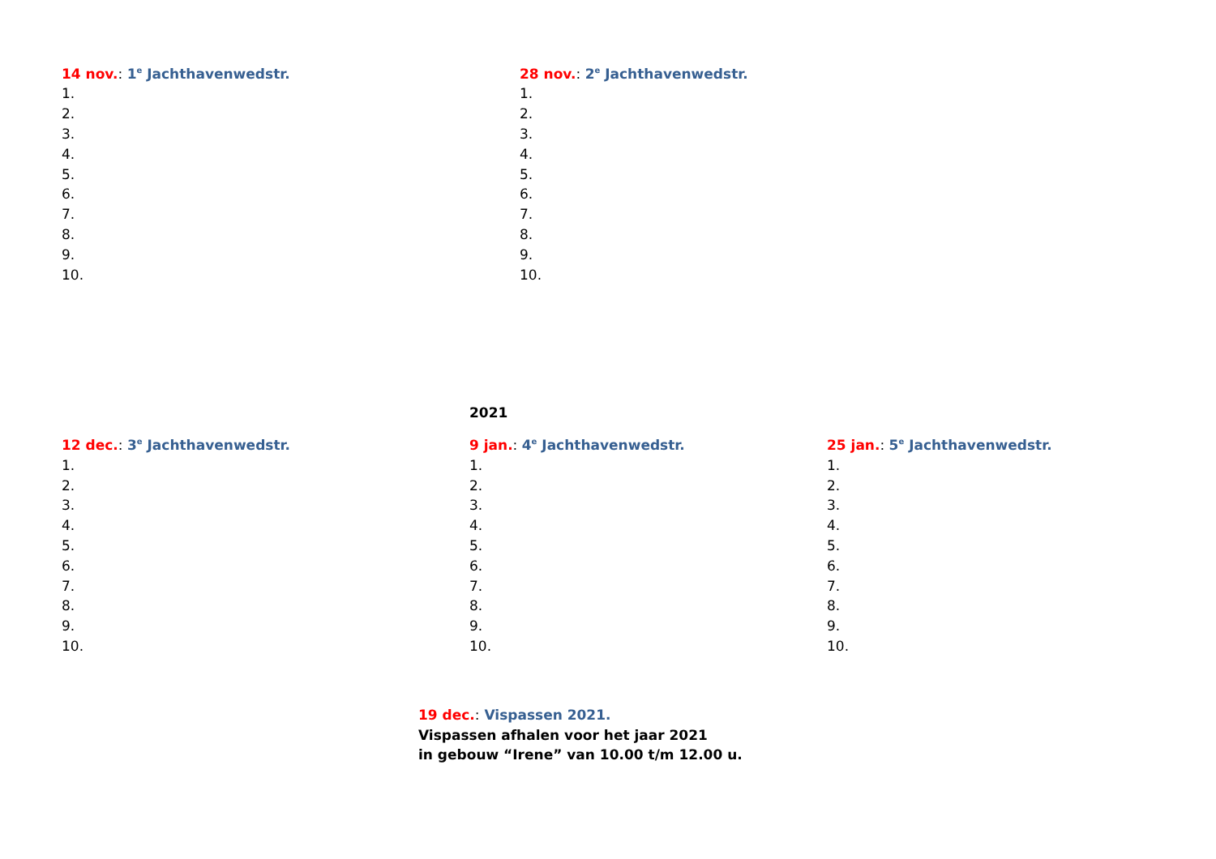14 nov.: 1<sup>e</sup> Jachthavenwedstr.
1.
2.
3.
4.
5.
6.
7.
8.
9.
10.
28 nov.: 2<sup>e</sup> Jachthavenwedstr.
1.
2.
3.
4.
5.
6.
7.
8.
9.
10.
2021
12 dec.: 3<sup>e</sup> Jachthavenwedstr.
1.
2.
3.
4.
5.
6.
7.
8.
9.
10.
9 jan.: 4<sup>e</sup> Jachthavenwedstr.
1.
2.
3.
4.
5.
6.
7.
8.
9.
10.
25 jan.: 5<sup>e</sup> Jachthavenwedstr.
1.
2.
3.
4.
5.
6.
7.
8.
9.
10.
19 dec.: Vispassen 2021.
Vispassen afhalen voor het jaar 2021
in gebouw “Irene” van 10.00 t/m 12.00 u.